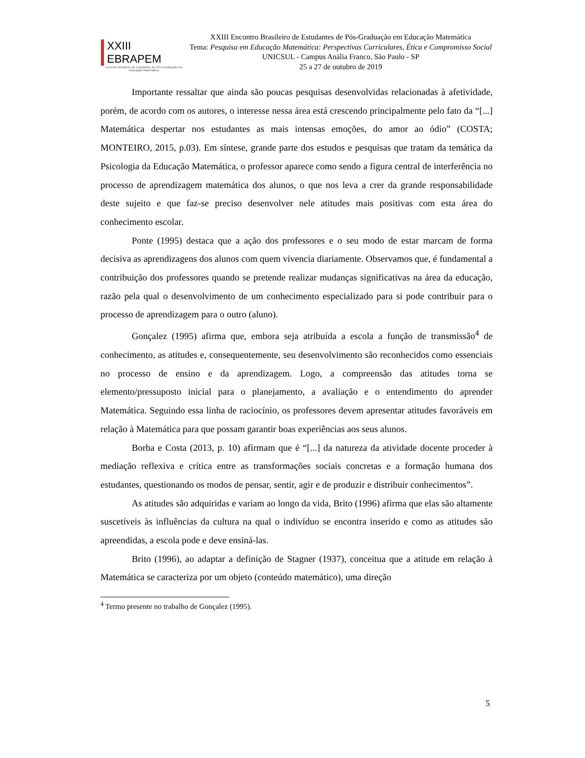XXIII EBRAPEM
Encontro Brasileiro de Estudantes de Pós-Graduação em Educação Matemática
XXIII Encontro Brasileiro de Estudantes de Pós-Graduação em Educação Matemática
Tema: Pesquisa em Educação Matemática: Perspectivas Curriculares, Ética e Compromisso Social
UNICSUL - Campus Anália Franco, São Paulo - SP
25 a 27 de outubro de 2019
Importante ressaltar que ainda são poucas pesquisas desenvolvidas relacionadas à afetividade, porém, de acordo com os autores, o interesse nessa área está crescendo principalmente pelo fato da “[...] Matemática despertar nos estudantes as mais intensas emoções, do amor ao ódio” (COSTA; MONTEIRO, 2015, p.03). Em síntese, grande parte dos estudos e pesquisas que tratam da temática da Psicologia da Educação Matemática, o professor aparece como sendo a figura central de interferência no processo de aprendizagem matemática dos alunos, o que nos leva a crer da grande responsabilidade deste sujeito e que faz-se preciso desenvolver nele atitudes mais positivas com esta área do conhecimento escolar.
Ponte (1995) destaca que a ação dos professores e o seu modo de estar marcam de forma decisiva as aprendizagens dos alunos com quem vivencia diariamente. Observamos que, é fundamental a contribuição dos professores quando se pretende realizar mudanças significativas na área da educação, razão pela qual o desenvolvimento de um conhecimento especializado para si pode contribuir para o processo de aprendizagem para o outro (aluno).
Gonçalez (1995) afirma que, embora seja atribuída a escola a função de transmissão<sup>4</sup> de conhecimento, as atitudes e, consequentemente, seu desenvolvimento são reconhecidos como essenciais no processo de ensino e da aprendizagem. Logo, a compreensão das atitudes torna se elemento/pressuposto inicial para o planejamento, a avaliação e o entendimento do aprender Matemática. Seguindo essa linha de raciocínio, os professores devem apresentar atitudes favoráveis em relação à Matemática para que possam garantir boas experiências aos seus alunos.
Borba e Costa (2013, p. 10) afirmam que é “[...] da natureza da atividade docente proceder à mediação reflexiva e crítica entre as transformações sociais concretas e a formação humana dos estudantes, questionando os modos de pensar, sentir, agir e de produzir e distribuir conhecimentos”.
As atitudes são adquiridas e variam ao longo da vida, Brito (1996) afirma que elas são altamente suscetíveis às influências da cultura na qual o indivíduo se encontra inserido e como as atitudes são apreendidas, a escola pode e deve ensiná-las.
Brito (1996), ao adaptar a definição de Stagner (1937), conceitua que a atitude em relação à Matemática se caracteriza por um objeto (conteúdo matemático), uma direção
<sup>4</sup> Termo presente no trabalho de Gonçalez (1995).
5